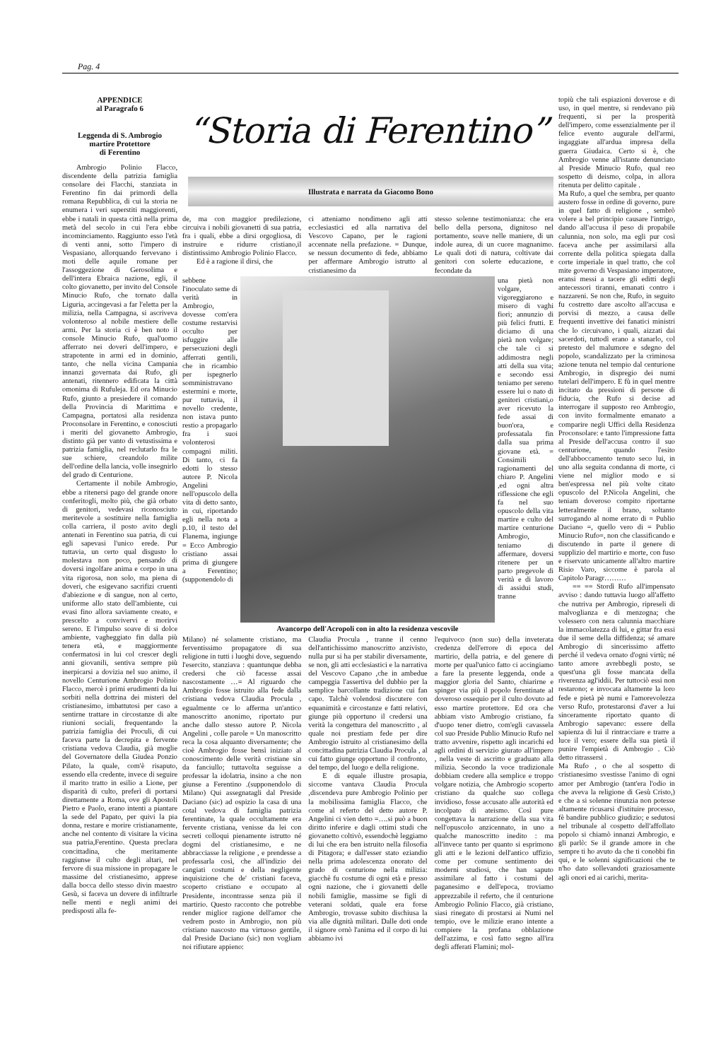Pag. 4
APPENDICE
al Paragrafo 6
Leggenda di S. Ambrogio
martire Protettore
di Ferentino
Ambrogio Polinio Flacco, discendente della patrizia famiglia consolare dei Flacchi, stanziata in Ferentino fin dai primordi della romana Repubblica, di cui la storia ne enumera i veri superstiti maggiorenti, ebbe i natali in questa città nella prima metà del secolo in cui l'era ebbe incominciamento. Raggiunto esso l'età di venti anni, sotto l'impero di Vespasiano, allorquando fervevano i moti delle aquile romane per l'assoggezione di Gerosolima e dell'intera Ebraica nazione, egli, il colto giovanetto, per invito del Console Minucio Rufo, che tornato dalla Liguria, accingevasi a far l'eletta per la milizia, nella Campagna, si ascriveva volonteroso al nobile mestiere delle armi. Per la storia ci è ben noto il console Minucio Rufo, qual'uomo afferrato nei doveri dell'impero, e strapotente in armi ed in dominio, tanto, che nella vicina Campania innanzi governata dai Rufo, gli antenati, ritennero edificata la città omonima di Rufuleja. Ed ora Minucio Rufo, giunto a presiedere il comando della Provincia di Marittima e Campagna, portatosi alla residenza Proconsolare in Ferentino, e conosciuti i meriti del giovanetto Ambrogio, distinto già per vanto di vetustissima e patrizia famiglia, nel reclutarlo fra le sue schiere, creandolo milite dell'ordine della lancia, volle insegnirlo del grado di Centurione.
Certamente il nobile Ambrogio, ebbe a ritenersi pago del grande onore conferitogli, molto più, che già orbato di genitori, vedevasi riconosciuto meritevole a sostituire nella famiglia colla carriera, il posto avito degli antenati in Ferentino sua patria, di cui egli sapevasi l'unico erede. Pur tuttavia, un certo qual disgusto lo molestava non poco, pensando di doversi ingolfare anima e corpo in una vita rigorosa, non solo, ma piena di doveri, che esigevano sacrifizi cruenti d'abiezione e di sangue, non al certo, uniforme allo stato dell'ambiente, cui evasi fino allora saviamente creato, e prescelto a convivervi e morirvi sereno. E l'impulso soave di si dolce ambiente, vagheggiato fin dalla più tenera età, e maggiormente confermatosi in lui col crescer degli anni giovanili, sentiva sempre più inerpicarsi a dovizia nel suo animo, il novello Centurione Ambrogio Polinio Flacco, mercè i primi erudimenti da lui sorbiti nella dottrina dei misteri del cristianesimo, imbattutosi per caso a sentirne trattare in circostanze di alte riunioni sociali, frequentando la patrizia famiglia dei Proculi, di cui faceva parte la decrepita e fervente cristiana vedova Claudia, già moglie del Governatore della Giudea Ponzio Pilato, la quale, com'è risaputo, essendo ella credente, invece di seguire il marito tratto in esilio a Lione, per disparità di culto, preferì di portarsi direttamente a Roma, ove gli Apostoli Pietro e Paolo, erano intenti a piantare la sede del Papato, per quivi la pia donna, restare e morire cristianamente, anche nel contento di visitare la vicina sua patria,Ferentino. Questa preclara concittadina, che meritamente raggiunse il culto degli altari, nel fervore di sua missione in propagare le massime del cristianesimo, apprese dalla bocca dello stesso divin maestro Gesù, si faceva un dovere di infiltrarle nelle menti e negli animi dei predisposti alla fe-
“Storia di Ferentino”
Illustrata e narrata da Giacomo Bono
de, ma con maggior predilezione, circuiva i nobili giovanetti di sua patria, fra i quali, ebbe a dirsi orgogliosa, di instruire e ridurre cristiano,il distintissimo Ambrogio Polinio Flacco.
Ed è a ragione il dirsi, che
ci atteniamo nondimeno agli atti ecclesiastici ed alla narrativa del Vescovo Capano, per le ragioni accennate nella prefazione. = Dunque, se nessun documento di fede, abbiamo per affermare Ambrogio istrutto al cristianesimo da
stesso solenne testimonianza: che era bello della persona, dignitoso nel portamento, soave nelle maniere, di un indole aurea, di un cuore magnanimo. Le quali doti di natura, coltivate dai genitori con solerte educazione, e fecondate da
sebbene l'inoculato seme di verità in Ambrogio, dovesse com'era costume restarvisi occulto per isfuggire alle persecuzioni degli afferrati gentili, che in ricambio per ispegnerlo somministravano estermini e morte, pur tuttavia, il novello credente, non istava punto restio a propagarlo fra i suoi volonterosi compagni militi. Di tanto, ci fa edotti lo stesso autore P. Nicola Angelini nell'opuscolo della vita di detto santo, in cui, riportando egli nella nota a p.10, il testo del Flanema, ingiunge = Ecco Ambrogio cristiano assai prima di giungere a Ferentino; (supponendolo di
Avancorpo dell'Acropoli con in alto la residenza vescovile
una pietà non volgare, vigoreggiarono e misero di vaghi fiori; annunzio di più felici frutti. E diciamo di una pietà non volgare; che tale ci si addimostra negli atti della sua vita; e secondo essi teniamo per sereno essere lui o nato di genitori cristiani,o aver ricevuto la fede assai di buon'ora, e professatala fin dalla sua prima giovane età. = Consimili ragionamenti del chiaro P. Angelini ,ed ogni altra riflessione che egli fa nel suo opuscolo della vita martire e culto del martire centurione Ambrogio, teniamo di affermare, doversi ritenere per un parto pregevole di verità e di lavoro di assidui studi, tranne
Milano) né solamente cristiano, ma ferventissimo propagatore di sua religione in tutti i luoghi dove, seguendo l'esercito, stanziava : quantunque debba credersi che ciò facesse assai nascostamente …= Al riguardo che Ambrogio fosse istruito alla fede dalla cristiana vedova Claudia Procula , egualmente ce lo afferma un'antico manoscritto anonimo, riportato pur anche dallo stesso autore P. Nicola Angelini , colle parole = Un manoscritto reca la cosa alquanto diversamente; che cioè Ambrogio fosse bensì iniziato al conoscimento delle verità cristiane sin da fanciullo; tuttavolta seguisse a professar la idolatria, insino a che non giunse a Ferentino .(supponendolo di Milano) Qui assegnatagli dal Preside Daciano (sic) ad ospizio la casa di una cotal vedova di famiglia patrizia ferentinate, la quale occultamente era fervente cristiana, venisse da lei con secreti colloqui pienamente istrutto né dogmi del cristianesimo, e ne abbracciasse la religione , e prendesse a professarla così, che all'indizio dei cangiati costumi e della negligente inquisizione che de' cristiani faceva, scoperto cristiano e occupato al Presidente, incontrasse senza più il martirio. Questo racconto che potrebbe render miglior ragione dell'amor che vedrem posto in Ambrogio, non più cristiano nascosto ma virtuoso gentile, dal Preside Daciano (sic) non vogliam noi rifiutare appieno:
Claudia Procula , tranne il cenno dell'antichissimo manoscritto anzivisto, nulla pur si ha per stabilir diversamente, se non, gli atti ecclesiastici e la narrativa del Vescovo Capano ,che in ambedue campeggia l'assertiva del dubbio per la semplice barcollante tradizione cui fan capo. Talchè volendosi discutere con equanimità e circostanze e fatti relativi, giunge più opportuno il credersi una verità la congettura del manoscritto , al quale noi prestiam fede per dire Ambrogio istruito al cristianesimo della concittadina patrizia Claudia Procula , al cui fatto giunge opportuno il confronto, del tempo, del luogo e della religione.
E di equale illustre prosapia, siccome vantava Claudia Procula ,discendeva pure Ambrogio Polinio per la mobilissima famiglia Flacco, che come al referto del detto autore P. Angelini ci vien detto =….si può a buon diritto inferire e dagli ottimi studi che giovanetto coltivò, essendochè leggiamo di lui che era ben istruito nella filosofia di Pitagora; e dall'esser stato eziandio nella prima adolescenza onorato del grado di centurione nella milizia: giacchè fu costume di ogni età e presso ogni nazione, che i giovanetti delle nobili famiglie, massime se figli di veterani soldati, quale era forse Ambrogio, trovasse subito dischiusa la via alle dignità militari. Dalle doti onde il signore ornò l'anima ed il corpo di lui abbiamo ivi
l'equivoco (non suo) della inveterata credenza dell'errore di epoca del martirio, della patria, e del genere di morte per qual'unico fatto ci accingiamo a fare la presente leggenda, onde a maggior gloria del Santo, chiarirne e spinger via più il popolo ferentinate al doveroso ossequio per il culto dovuto ad esso martire protettore. Ed ora che abbiam visto Ambrogio cristiano, fa d'uopo tener dietro, com'egli cavassela col suo Preside Publio Minucio Rufo nel tratto avvenire, rispetto agli incarichi ed agli ordini di servizio giurato all'impero , nella veste di ascritto e graduato alla milizia. Secondo la voce tradizionale dobbiam credere alla semplice e troppo volgare notizia, che Ambrogio scoperto cristiano da qualche suo collega invidioso, fosse accusato alle autorità ed incolpato di ateismo. Così pure congettava la narrazione della sua vita nell'opuscolo anzicennato, in uno a qualche manoscritto inedito : ma all'invece tanto per quanto si esprimono gli atti e le lezioni dell'antico uffizio, come per comune sentimento dei moderni studiosi, che han saputo assimilare al fatto i costumi del paganesimo e dell'epoca, troviamo apprezzabile il referto, che il centurione Ambrogio Polinio Flacco, già cristiano, siasi rinegato di prostarsi ai Numi nel tempio, ove le milizie erano intente a compiere la profana obblazione dell'azzima, e così fatto segno all'ira degli afferati Flamini; mol-
topiù che tali espiazioni doverose e di uso, in quel mentre, si rendevano più frequenti, si per la prosperità dell'impero, come essenzialmente per il felice evento augurale dell'armi, ingaggiate all'ardua impresa della guerra Giudaica. Certo si è, che Ambrogio venne all'istante denunciato al Preside Minucio Rufo, qual reo sospetto di deismo, colpa, in allora ritenuta per delitto capitale .
Ma Rufo, a quel che sembra, per quanto austero fosse in ordine di governo, pure in quel fatto di religione , sembrò volere a bel principio causare l'intrigo, dando all'accusa il peso di propabile calunnia, non solo, ma egli pur così faceva anche per assimilarsi alla corrente della politica spiegata dalla corte imperiale in quel tratto, che col mite governo di Vespasiano imperatore, eransi messi a tacere gli editti degli antecessori tiranni, emanati contro i nazzareni. Se non che, Rufo, in seguito fu costretto dare ascolto all'accusa e porvisi di mezzo, a causa delle frequenti invettive dei fanatici ministri che lo circuivano, i quali, aizzati dai sacerdoti, tuttodì erano a stanarlo, col pretesto del malumore e sdegno del popolo, scandalizzato per la criminosa azione tenuta nel tempio dal centurione Ambrogio, in dispregio dei numi tutelari dell'impero. E fù in quel mentre incitato da pressioni di persone di fiducia, che Rufo si decise ad interrogare il supposto reo Ambrogio, con invito formalmente emanato a comparire negli Uffici della Residenza Proconsolare: e tanto l'impressione fatta al Preside dell'accusa contro il suo centurione, quando l'esito dell'abboccamento tenuto seco lui, in uno alla seguita condanna di morte, ci viene nel miglior modo e si ben'espressa nel più volte citato opuscolo del P.Nicola Angelini, che teniam doveroso compito riportarne letteralmente il brano, soltanto surrogando al nome errato di = Publio Daciano =, quello vero di = Publio Minucio Rufo=, non che classificando e discutendo in parte il genere di supplizio del martirio e morte, con fuso e riservato unicamente all'altro martire Risio Varo, siccome è parola al Capitolo Paragr………
== == Stordì Rufo all'impensato avviso : dando tuttavia luogo all'affetto che nutriva per Ambrogio, ripreseli di malvoglianza e di menzogna; che volessero con nera calunnia macchiare la immacolatezza di lui, e gittar fra essi due il seme della diffidenza; sé amare Ambrogio di sincerissimo affetto perché il vedeva ornato d'ogni virtù; né tanto amore avrebbegli posto, se quest'una gli fosse mancata della riverenza agl'iddii. Per tuttociò essi non restarono; e invocata altamente la loro fede e pietà pè numi e l'amorevolezza verso Rufo, protestaronsi d'aver a lui sinceramente riportato quanto di Ambrogio sapevano: essere della sapienza di lui il rintracciare e trarre a luce il vero; essere della sua pietà il punire l'empietà di Ambrogio . Ciò detto ritrassersi .
Ma Rufo , o che al sospetto di cristianesimo svestisse l'animo di ogni amor per Ambrogio (tant'era l'odio in che aveva la religione di Gesù Cristo,) e che a si solenne rinunzia non potesse altamente ricusarsi d'istituire processo, fè bandire pubblico giudizio; e sedutosi nel tribunale al cospetto dell'affollato popolo si chiamò innanzi Ambrogio, e gli parlò: Se il grande amore in che sempre ti ho avuto da che ti conobbi fin qui, e le solenni significazioni che te n'ho dato sollevandoti graziosamente agli onori ed ai carichi, merita-